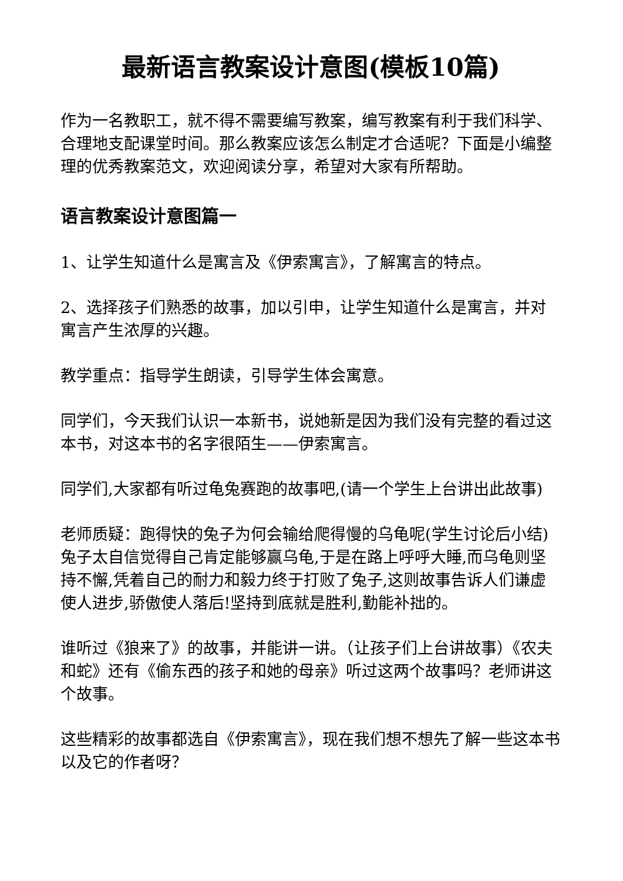最新语言教案设计意图(模板10篇)
作为一名教职工，就不得不需要编写教案，编写教案有利于我们科学、合理地支配课堂时间。那么教案应该怎么制定才合适呢？下面是小编整理的优秀教案范文，欢迎阅读分享，希望对大家有所帮助。
语言教案设计意图篇一
1、让学生知道什么是寓言及《伊索寓言》，了解寓言的特点。
2、选择孩子们熟悉的故事，加以引申，让学生知道什么是寓言，并对寓言产生浓厚的兴趣。
教学重点：指导学生朗读，引导学生体会寓意。
同学们，今天我们认识一本新书，说她新是因为我们没有完整的看过这本书，对这本书的名字很陌生——伊索寓言。
同学们,大家都有听过龟兔赛跑的故事吧,(请一个学生上台讲出此故事)
老师质疑：跑得快的兔子为何会输给爬得慢的乌龟呢(学生讨论后小结)兔子太自信觉得自己肯定能够赢乌龟,于是在路上呼呼大睡,而乌龟则坚持不懈,凭着自己的耐力和毅力终于打败了兔子,这则故事告诉人们谦虚使人进步,骄傲使人落后!坚持到底就是胜利,勤能补拙的。
谁听过《狼来了》的故事，并能讲一讲。（让孩子们上台讲故事）《农夫和蛇》还有《偷东西的孩子和她的母亲》听过这两个故事吗？老师讲这个故事。
这些精彩的故事都选自《伊索寓言》，现在我们想不想先了解一些这本书以及它的作者呀？